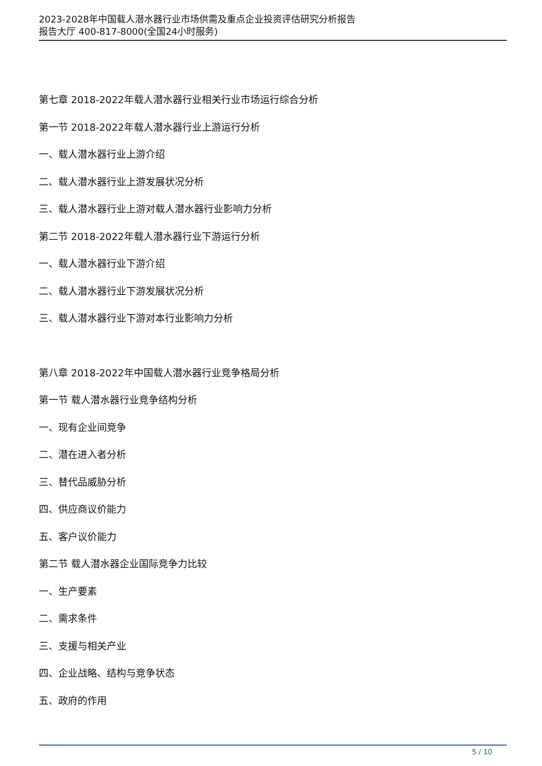2023-2028年中国载人潜水器行业市场供需及重点企业投资评估研究分析报告
报告大厅 400-817-8000(全国24小时服务)
第七章 2018-2022年载人潜水器行业相关行业市场运行综合分析
第一节 2018-2022年载人潜水器行业上游运行分析
一、载人潜水器行业上游介绍
二、载人潜水器行业上游发展状况分析
三、载人潜水器行业上游对载人潜水器行业影响力分析
第二节 2018-2022年载人潜水器行业下游运行分析
一、载人潜水器行业下游介绍
二、载人潜水器行业下游发展状况分析
三、载人潜水器行业下游对本行业影响力分析
第八章 2018-2022年中国载人潜水器行业竞争格局分析
第一节 载人潜水器行业竞争结构分析
一、现有企业间竞争
二、潜在进入者分析
三、替代品威胁分析
四、供应商议价能力
五、客户议价能力
第二节 载人潜水器企业国际竞争力比较
一、生产要素
二、需求条件
三、支援与相关产业
四、企业战略、结构与竞争状态
五、政府的作用
5 / 10